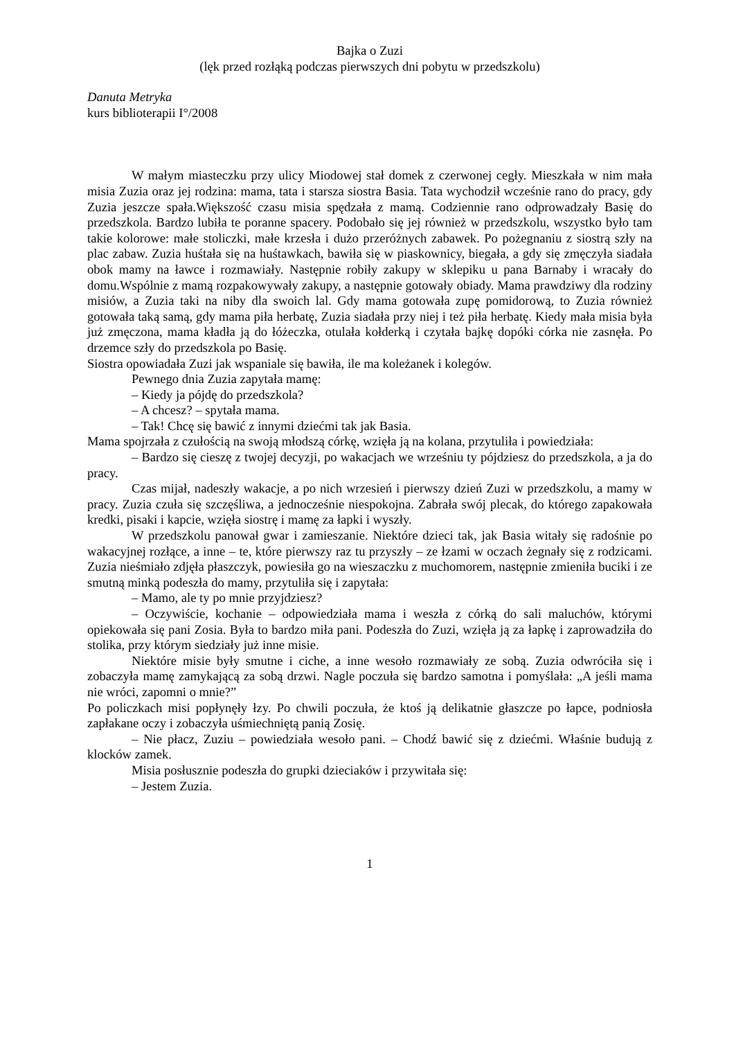Bajka o Zuzi
(lęk przed rozłąką podczas pierwszych dni pobytu w przedszkolu)
Danuta Metryka
kurs biblioterapii I°/2008
W małym miasteczku przy ulicy Miodowej stał domek z czerwonej cegły. Mieszkała w nim mała misia Zuzia oraz jej rodzina: mama, tata i starsza siostra Basia. Tata wychodził wcześnie rano do pracy, gdy Zuzia jeszcze spała.Większość czasu misia spędzała z mamą. Codziennie rano odprowadzały Basię do przedszkola. Bardzo lubiła te poranne spacery. Podobało się jej również w przedszkolu, wszystko było tam takie kolorowe: małe stoliczki, małe krzesła i dużo przeróżnych zabawek. Po pożegnaniu z siostrą szły na plac zabaw. Zuzia huśtała się na huśtawkach, bawiła się w piaskownicy, biegała, a gdy się zmęczyła siadała obok mamy na ławce i rozmawiały. Następnie robiły zakupy w sklepiku u pana Barnaby i wracały do domu.Wspólnie z mamą rozpakowywały zakupy, a następnie gotowały obiady. Mama prawdziwy dla rodziny misiów, a Zuzia taki na niby dla swoich lal. Gdy mama gotowała zupę pomidorową, to Zuzia również gotowała taką samą, gdy mama piła herbatę, Zuzia siadała przy niej i też piła herbatę. Kiedy mała misia była już zmęczona, mama kładła ją do łóżeczka, otulała kołderką i czytała bajkę dopóki córka nie zasnęła. Po drzemce szły do przedszkola po Basię.
Siostra opowiadała Zuzi jak wspaniale się bawiła, ile ma koleżanek i kolegów.
Pewnego dnia Zuzia zapytała mamę:
– Kiedy ja pójdę do przedszkola?
– A chcesz? – spytała mama.
– Tak! Chcę się bawić z innymi dziećmi tak jak Basia.
Mama spojrzała z czułością na swoją młodszą córkę, wzięła ją na kolana, przytuliła i powiedziała:
– Bardzo się cieszę z twojej decyzji, po wakacjach we wrześniu ty pójdziesz do przedszkola, a ja do pracy.
Czas mijał, nadeszły wakacje, a po nich wrzesień i pierwszy dzień Zuzi w przedszkolu, a mamy w pracy. Zuzia czuła się szczęśliwa, a jednocześnie niespokojna. Zabrała swój plecak, do którego zapakowała kredki, pisaki i kapcie, wzięła siostrę i mamę za łapki i wyszły.
W przedszkolu panował gwar i zamieszanie. Niektóre dzieci tak, jak Basia witały się radośnie po wakacyjnej rozłące, a inne – te, które pierwszy raz tu przyszły – ze łzami w oczach żegnały się z rodzicami. Zuzia nieśmiało zdjęła płaszczyk, powiesiła go na wieszaczku z muchomorem, następnie zmieniła buciki i ze smutną minką podeszła do mamy, przytuliła się i zapytała:
– Mamo, ale ty po mnie przyjdziesz?
– Oczywiście, kochanie – odpowiedziała mama i weszła z córką do sali maluchów, którymi opiekowała się pani Zosia. Była to bardzo miła pani. Podeszła do Zuzi, wzięła ją za łapkę i zaprowadziła do stolika, przy którym siedziały już inne misie.
Niektóre misie były smutne i ciche, a inne wesoło rozmawiały ze sobą. Zuzia odwróciła się i zobaczyła mamę zamykającą za sobą drzwi. Nagle poczuła się bardzo samotna i pomyślała: „A jeśli mama nie wróci, zapomni o mnie?”
Po policzkach misi popłynęły łzy. Po chwili poczuła, że ktoś ją delikatnie głaszcze po łapce, podniosła zapłakane oczy i zobaczyła uśmiechniętą panią Zosię.
– Nie płacz, Zuziu – powiedziała wesoło pani. – Chodź bawić się z dziećmi. Właśnie budują z klocków zamek.
Misia posłusznie podeszła do grupki dzieciaków i przywitała się:
– Jestem Zuzia.
1